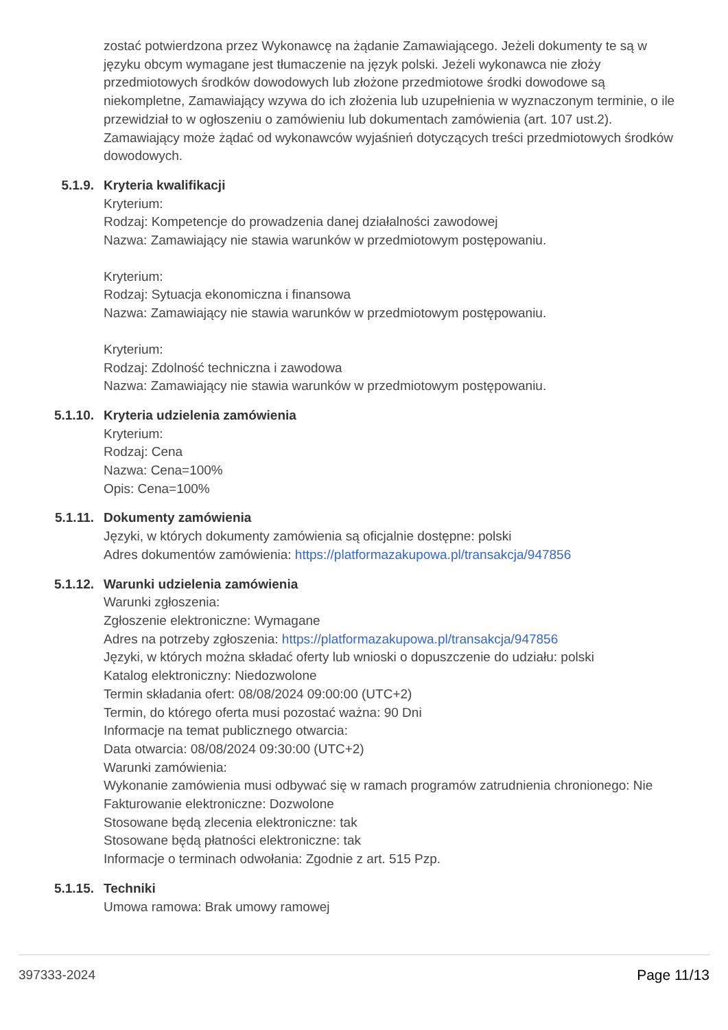zostać potwierdzona przez Wykonawcę na żądanie Zamawiającego. Jeżeli dokumenty te są w języku obcym wymagane jest tłumaczenie na język polski. Jeżeli wykonawca nie złoży przedmiotowych środków dowodowych lub złożone przedmiotowe środki dowodowe są niekompletne, Zamawiający wzywa do ich złożenia lub uzupełnienia w wyznaczonym terminie, o ile przewidział to w ogłoszeniu o zamówieniu lub dokumentach zamówienia (art. 107 ust.2). Zamawiający może żądać od wykonawców wyjaśnień dotyczących treści przedmiotowych środków dowodowych.
5.1.9. Kryteria kwalifikacji
Kryterium:
Rodzaj: Kompetencje do prowadzenia danej działalności zawodowej
Nazwa: Zamawiający nie stawia warunków w przedmiotowym postępowaniu.
Kryterium:
Rodzaj: Sytuacja ekonomiczna i finansowa
Nazwa: Zamawiający nie stawia warunków w przedmiotowym postępowaniu.
Kryterium:
Rodzaj: Zdolność techniczna i zawodowa
Nazwa: Zamawiający nie stawia warunków w przedmiotowym postępowaniu.
5.1.10. Kryteria udzielenia zamówienia
Kryterium:
Rodzaj: Cena
Nazwa: Cena=100%
Opis: Cena=100%
5.1.11. Dokumenty zamówienia
Języki, w których dokumenty zamówienia są oficjalnie dostępne: polski
Adres dokumentów zamówienia: https://platformazakupowa.pl/transakcja/947856
5.1.12. Warunki udzielenia zamówienia
Warunki zgłoszenia:
Zgłoszenie elektroniczne: Wymagane
Adres na potrzeby zgłoszenia: https://platformazakupowa.pl/transakcja/947856
Języki, w których można składać oferty lub wnioski o dopuszczenie do udziału: polski
Katalog elektroniczny: Niedozwolone
Termin składania ofert: 08/08/2024 09:00:00 (UTC+2)
Termin, do którego oferta musi pozostać ważna: 90 Dni
Informacje na temat publicznego otwarcia:
Data otwarcia: 08/08/2024 09:30:00 (UTC+2)
Warunki zamówienia:
Wykonanie zamówienia musi odbywać się w ramach programów zatrudnienia chronionego: Nie
Fakturowanie elektroniczne: Dozwolone
Stosowane będą zlecenia elektroniczne: tak
Stosowane będą płatności elektroniczne: tak
Informacje o terminach odwołania: Zgodnie z art. 515 Pzp.
5.1.15. Techniki
Umowa ramowa: Brak umowy ramowej
397333-2024 Page 11/13